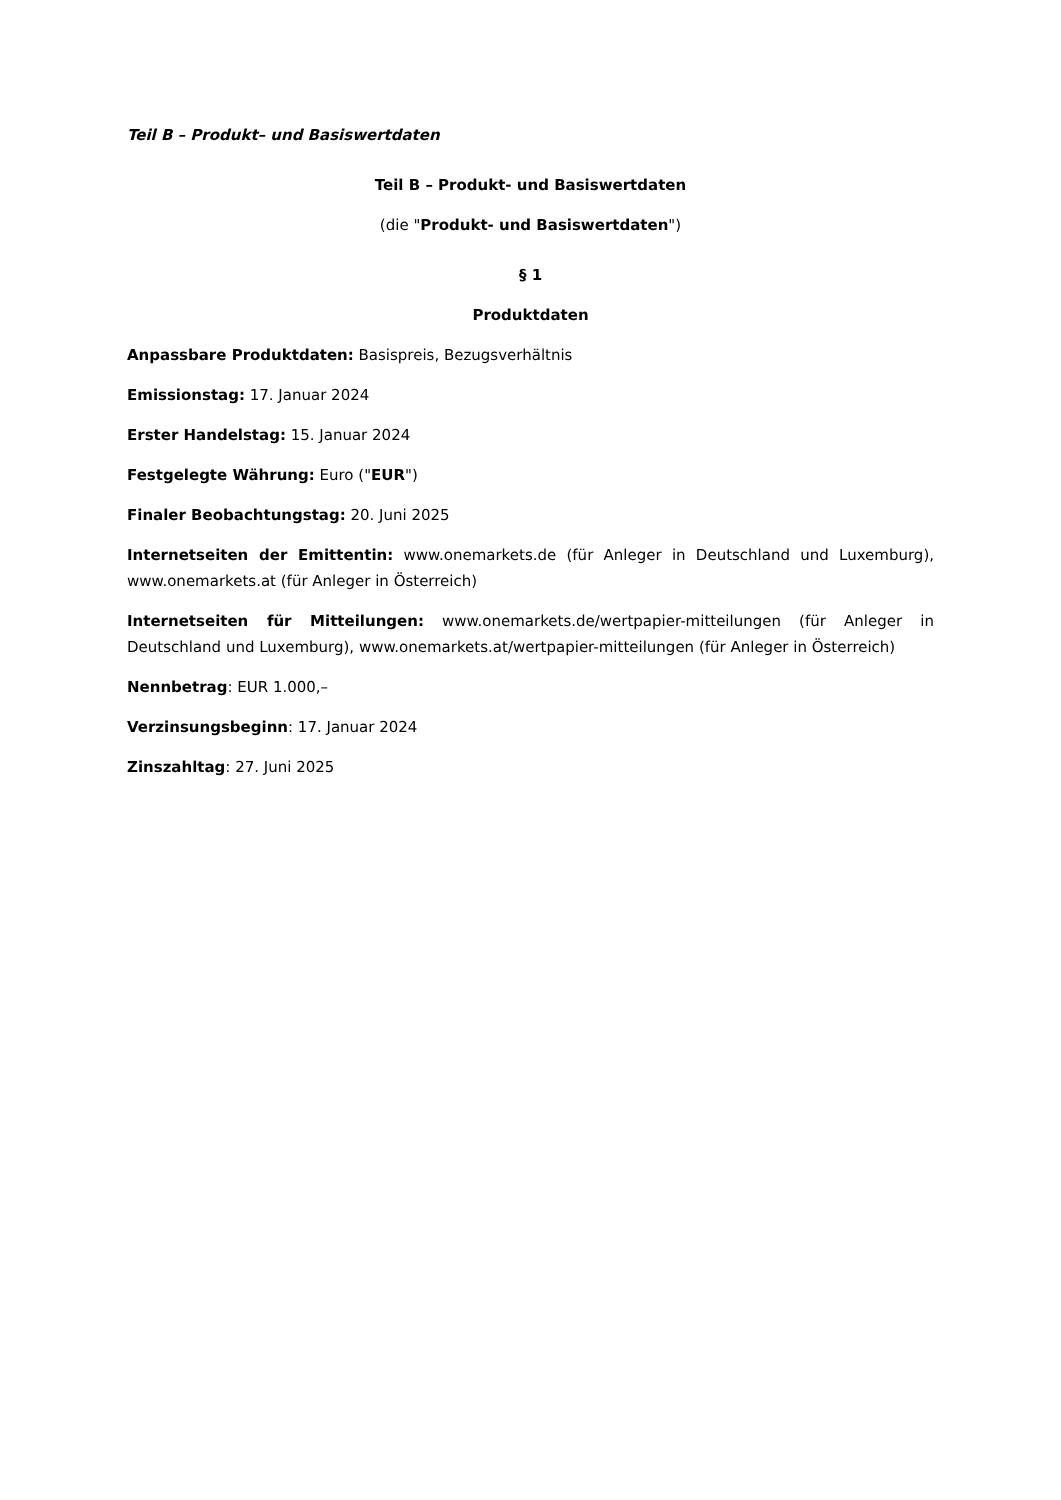Teil B – Produkt– und Basiswertdaten
Teil B – Produkt- und Basiswertdaten
(die "Produkt- und Basiswertdaten")
§ 1
Produktdaten
Anpassbare Produktdaten: Basispreis, Bezugsverhältnis
Emissionstag: 17. Januar 2024
Erster Handelstag: 15. Januar 2024
Festgelegte Währung: Euro ("EUR")
Finaler Beobachtungstag: 20. Juni 2025
Internetseiten der Emittentin: www.onemarkets.de (für Anleger in Deutschland und Luxemburg), www.onemarkets.at (für Anleger in Österreich)
Internetseiten für Mitteilungen: www.onemarkets.de/wertpapier-mitteilungen (für Anleger in Deutschland und Luxemburg), www.onemarkets.at/wertpapier-mitteilungen (für Anleger in Österreich)
Nennbetrag: EUR 1.000,–
Verzinsungsbeginn: 17. Januar 2024
Zinszahltag: 27. Juni 2025